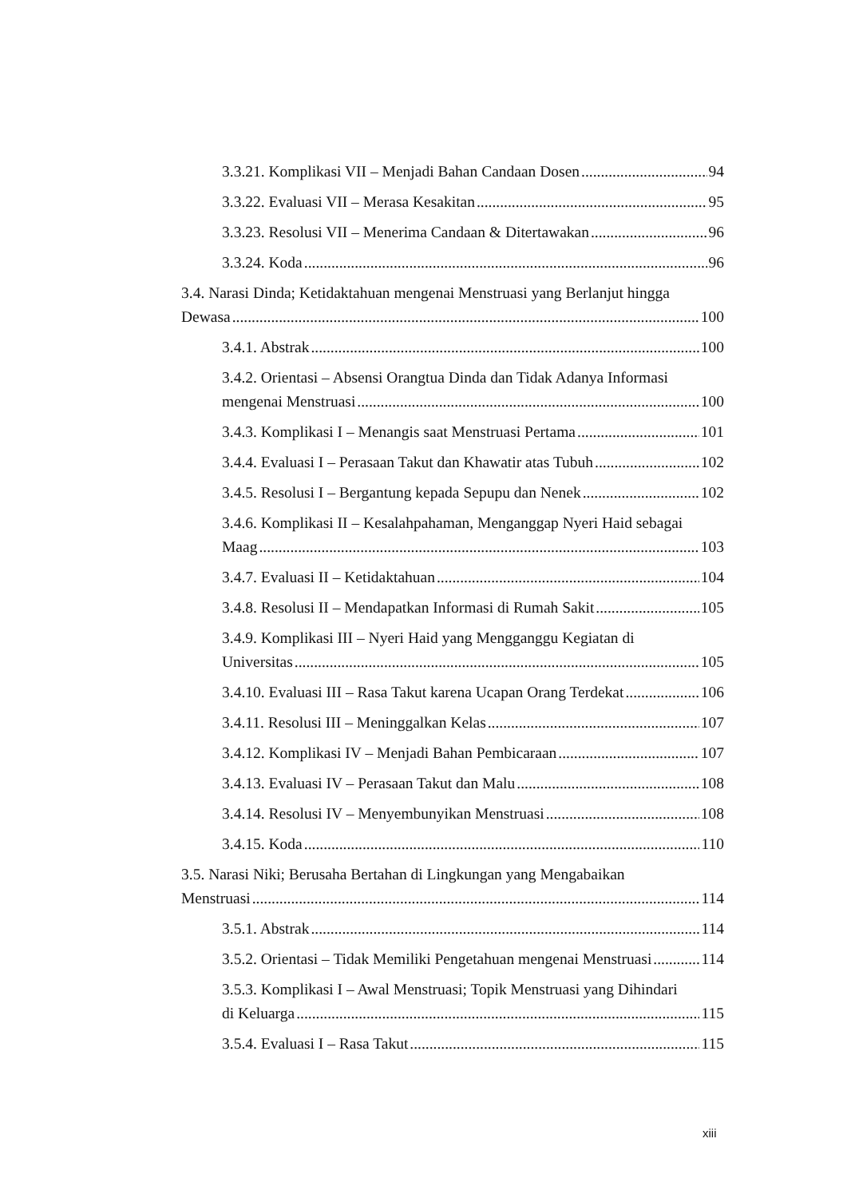3.3.21. Komplikasi VII – Menjadi Bahan Candaan Dosen 94
3.3.22. Evaluasi VII – Merasa Kesakitan 95
3.3.23. Resolusi VII – Menerima Candaan & Ditertawakan 96
3.3.24. Koda 96
3.4. Narasi Dinda; Ketidaktahuan mengenai Menstruasi yang Berlanjut hingga
Dewasa 100
3.4.1. Abstrak 100
3.4.2. Orientasi – Absensi Orangtua Dinda dan Tidak Adanya Informasi
mengenai Menstruasi 100
3.4.3. Komplikasi I – Menangis saat Menstruasi Pertama 101
3.4.4. Evaluasi I – Perasaan Takut dan Khawatir atas Tubuh 102
3.4.5. Resolusi I – Bergantung kepada Sepupu dan Nenek 102
3.4.6. Komplikasi II – Kesalahpahaman, Menganggap Nyeri Haid sebagai
Maag 103
3.4.7. Evaluasi II – Ketidaktahuan 104
3.4.8. Resolusi II – Mendapatkan Informasi di Rumah Sakit 105
3.4.9. Komplikasi III – Nyeri Haid yang Mengganggu Kegiatan di
Universitas 105
3.4.10. Evaluasi III – Rasa Takut karena Ucapan Orang Terdekat 106
3.4.11. Resolusi III – Meninggalkan Kelas 107
3.4.12. Komplikasi IV – Menjadi Bahan Pembicaraan 107
3.4.13. Evaluasi IV – Perasaan Takut dan Malu 108
3.4.14. Resolusi IV – Menyembunyikan Menstruasi 108
3.4.15. Koda 110
3.5. Narasi Niki; Berusaha Bertahan di Lingkungan yang Mengabaikan
Menstruasi 114
3.5.1. Abstrak 114
3.5.2. Orientasi – Tidak Memiliki Pengetahuan mengenai Menstruasi 114
3.5.3. Komplikasi I – Awal Menstruasi; Topik Menstruasi yang Dihindari
di Keluarga 115
3.5.4. Evaluasi I – Rasa Takut 115
xiii